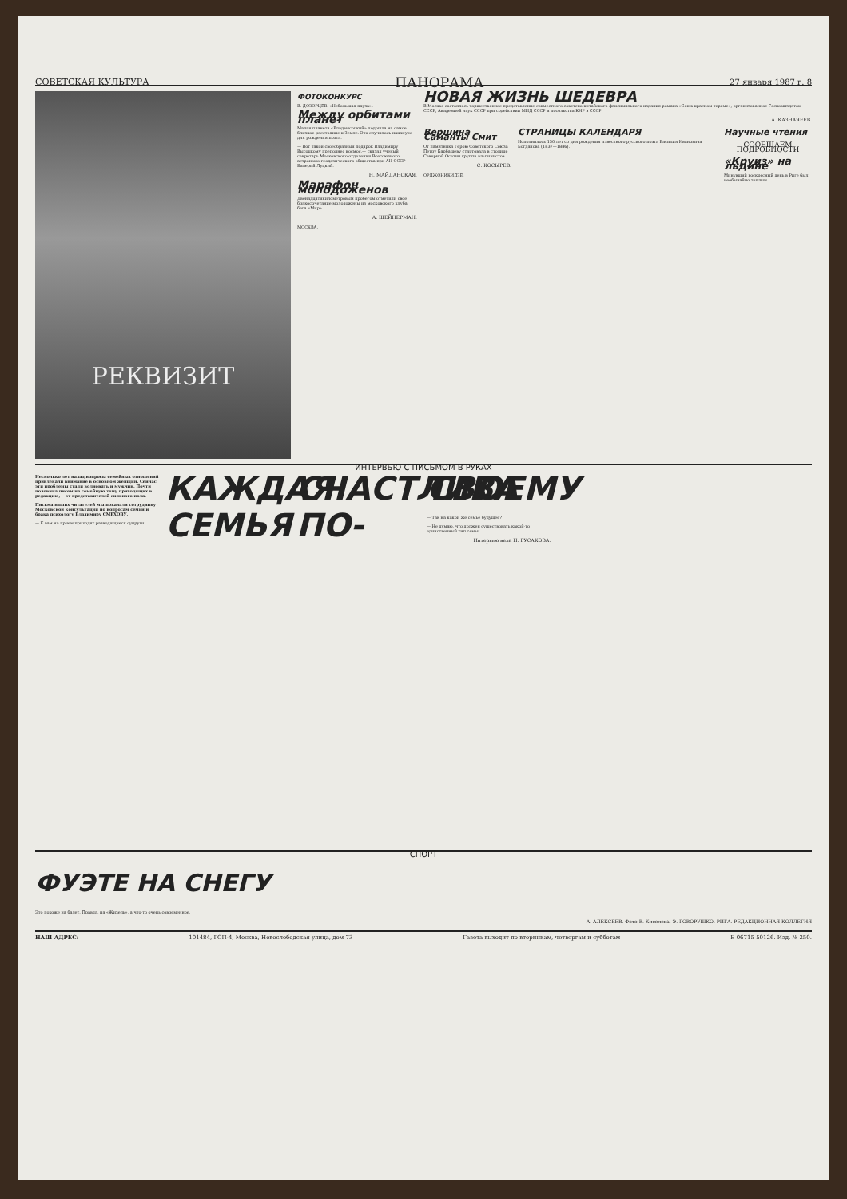СОВЕТСКАЯ КУЛЬТУРА ПАНОРАМА 27 января 1987 г. 8
РЕКВИЗИТ
ФОТОКОНКУРС
В. ДОЗОРЦЕВ. «Небольшая пауза».
Между орбитами планет
Малая планета «Владвысоцкий» подошла на самое близкое расстояние к Земле. Это случилось накануне дня рождения поэта.
— Вот такой своеобразный подарок Владимиру Высоцкому преподнес космос,— сказал ученый секретарь Московского отделения Всесоюзного астрономо-геодезического общества при АН СССР Валерий Луцкий.
Н. МАЙДАНСКАЯ.
Марафон молодоженов
Двенадцатикилометровым пробегом отметили свое бракосочетание молодожены из московского клуба бега «Мир».
А. ШЕЙНЕРМАН.
МОСКВА.
НОВАЯ ЖИЗНЬ ШЕДЕВРА
В Москве состоялось торжественное представление совместного советско-китайского факсимильного издания романа «Сон в красном тереме», организованное Госкомиздатом СССР, Академией наук СССР при содействии МИД СССР и посольства КНР в СССР.
А. КАЗНАЧЕЕВ.
Вершина Саманты Смит
От памятника Герою Советского Союза Петру Барбашеву стартовала в столице Северной Осетии группа альпинистов.
С. КОСЫРЕВ.
ОРДЖОНИКИДЗЕ.
СТРАНИЦЫ КАЛЕНДАРЯ
Исполнилось 150 лет со дня рождения известного русского поэта Василия Ивановича Богданова (1837—1886).
Научные чтения
СООБЩАЕМ ПОДРОБНОСТИ
«Круиз» на льдине
Минувший воскресный день в Риге был необычайно теплым.
ИНТЕРВЬЮ С ПИСЬМОМ В РУКАХ
Несколько лет назад вопросы семейных отношений привлекали внимание в основном женщин. Сейчас эти проблемы стали волновать и мужчин. Почти половина писем на семейную тему приходящих в редакцию,— от представителей сильного пола.
Письма наших читателей мы показали сотруднику Московской консультации по вопросам семьи и брака психологу Владимиру СМЕХОВУ.
— К вам на прием приходят разводящиеся супруги...
КАЖДАЯ СЕМЬЯ СЧАСТЛИВА ПО-СВОЕМУ
— Так на какой же семье будущее?
— Не думаю, что должен существовать какой-то единственный тип семьи.
Интервью вела Н. РУСАКОВА.
СПОРТ
ФУЭТЕ НА СНЕГУ
Это похоже на балет. Правда, на «Жизель», а что-то очень современное.
А. АЛЕКСЕЕВ. Фото В. Киселева. Э. ГОВОРУШКО. РИГА. РЕДАКЦИОННАЯ КОЛЛЕГИЯ
НАШ АДРЕС: 101484, ГСП-4, Москва, Новослободская улица, дом 73 Газета выходит по вторникам, четвергам и субботам Б 06715 50126. Изд. № 250.